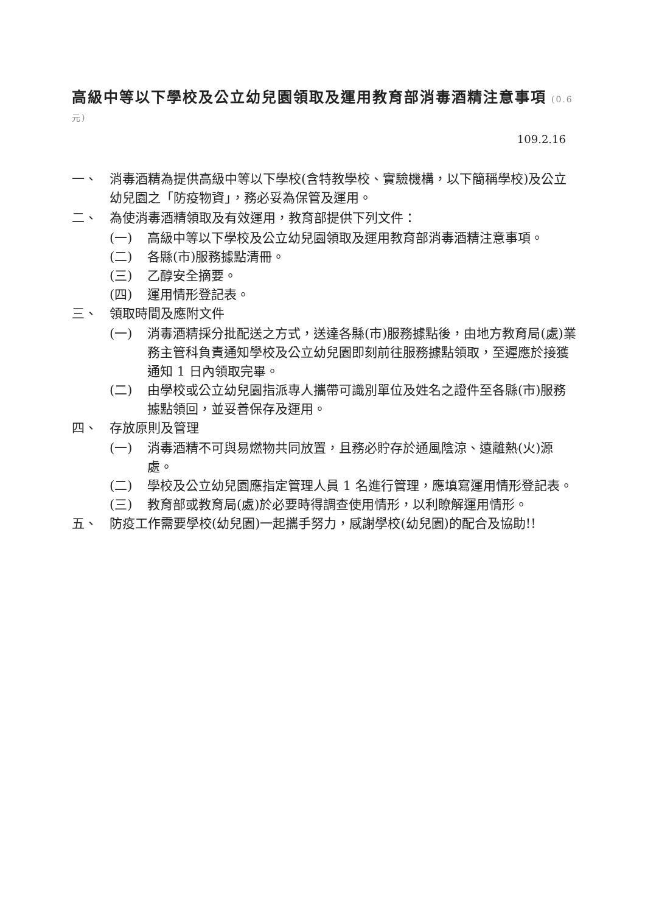高級中等以下學校及公立幼兒園領取及運用教育部消毒酒精注意事項 (0.6元)
109.2.16
一、 消毒酒精為提供高級中等以下學校(含特教學校、實驗機構，以下簡稱學校)及公立幼兒園之「防疫物資」，務必妥為保管及運用。
二、 為使消毒酒精領取及有效運用，教育部提供下列文件：
(一) 高級中等以下學校及公立幼兒園領取及運用教育部消毒酒精注意事項。
(二) 各縣(市)服務據點清冊。
(三) 乙醇安全摘要。
(四) 運用情形登記表。
三、 領取時間及應附文件
(一) 消毒酒精採分批配送之方式，送達各縣(市)服務據點後，由地方教育局(處)業務主管科負責通知學校及公立幼兒園即刻前往服務據點領取，至遲應於接獲通知 1 日內領取完畢。
(二) 由學校或公立幼兒園指派專人攜帶可識別單位及姓名之證件至各縣(市)服務據點領回，並妥善保存及運用。
四、 存放原則及管理
(一) 消毒酒精不可與易燃物共同放置，且務必貯存於通風陰涼、遠離熱(火)源處。
(二) 學校及公立幼兒園應指定管理人員 1 名進行管理，應填寫運用情形登記表。
(三) 教育部或教育局(處)於必要時得調查使用情形，以利瞭解運用情形。
五、 防疫工作需要學校(幼兒園)一起攜手努力，感謝學校(幼兒園)的配合及協助!!